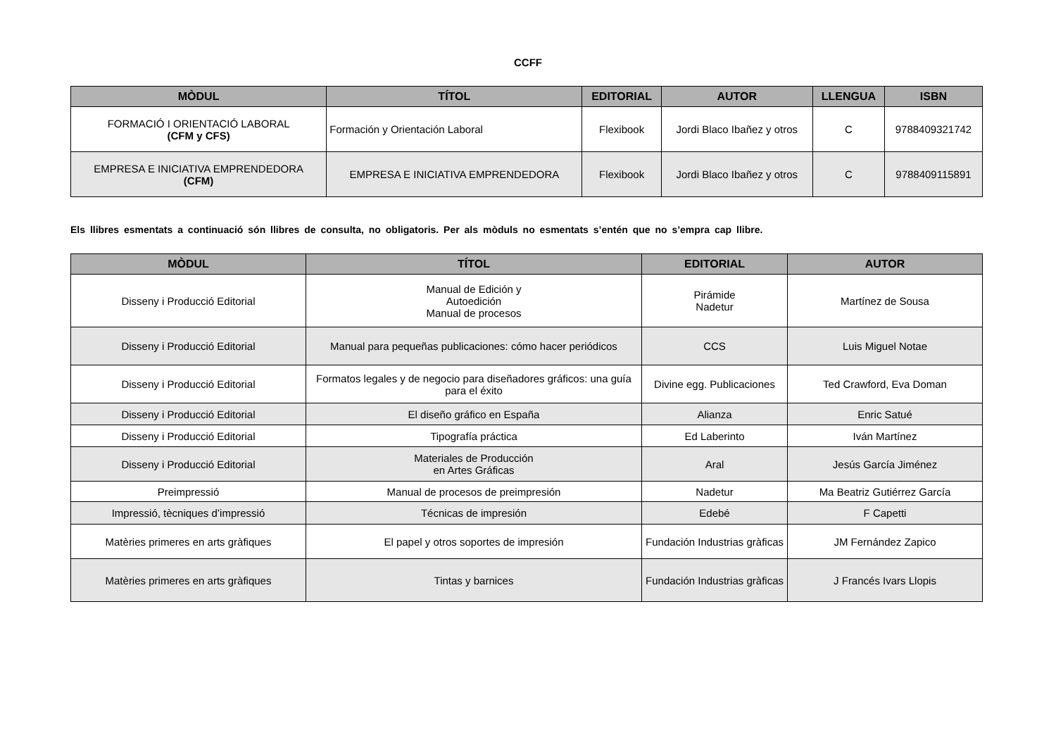CCFF
| MÒDUL | TÍTOL | EDITORIAL | AUTOR | LLENGUA | ISBN |
| --- | --- | --- | --- | --- | --- |
| FORMACIÓ I ORIENTACIÓ LABORAL (CFM y CFS) | Formación y Orientación Laboral | Flexibook | Jordi Blaco Ibañez y otros | C | 9788409321742 |
| EMPRESA E INICIATIVA EMPRENDEDORA (CFM) | EMPRESA E INICIATIVA EMPRENDEDORA | Flexibook | Jordi Blaco Ibañez y otros | C | 9788409115891 |
Els llibres esmentats a continuació són llibres de consulta, no obligatoris. Per als mòduls no esmentats s’entén que no s’empra cap llibre.
| MÒDUL | TÍTOL | EDITORIAL | AUTOR |
| --- | --- | --- | --- |
| Disseny i Producció Editorial | Manual de Edición y Autoedición Manual de procesos | Pirámide Nadetur | Martínez de Sousa |
| Disseny i Producció Editorial | Manual para pequeñas publicaciones: cómo hacer periódicos | CCS | Luis Miguel Notae |
| Disseny i Producció Editorial | Formatos legales y de negocio para diseñadores gráficos: una guía para el éxito | Divine egg. Publicaciones | Ted Crawford, Eva Doman |
| Disseny i Producció Editorial | El diseño gráfico en España | Alianza | Enric Satué |
| Disseny i Producció Editorial | Tipografía práctica | Ed Laberinto | Iván Martínez |
| Disseny i Producció Editorial | Materiales de Producción en Artes Gráficas | Aral | Jesús García Jiménez |
| Preimpressió | Manual de procesos de preimpresión | Nadetur | Ma Beatriz Gutiérrez García |
| Impressió, tècniques d’impressió | Técnicas de impresión | Edebé | F Capetti |
| Matèries primeres en arts gràfiques | El papel y otros soportes de impresión | Fundación Industrias gràficas | JM Fernández Zapico |
| Matèries primeres en arts gràfiques | Tintas y barnices | Fundación Industrias gràficas | J Francés Ivars Llopis |